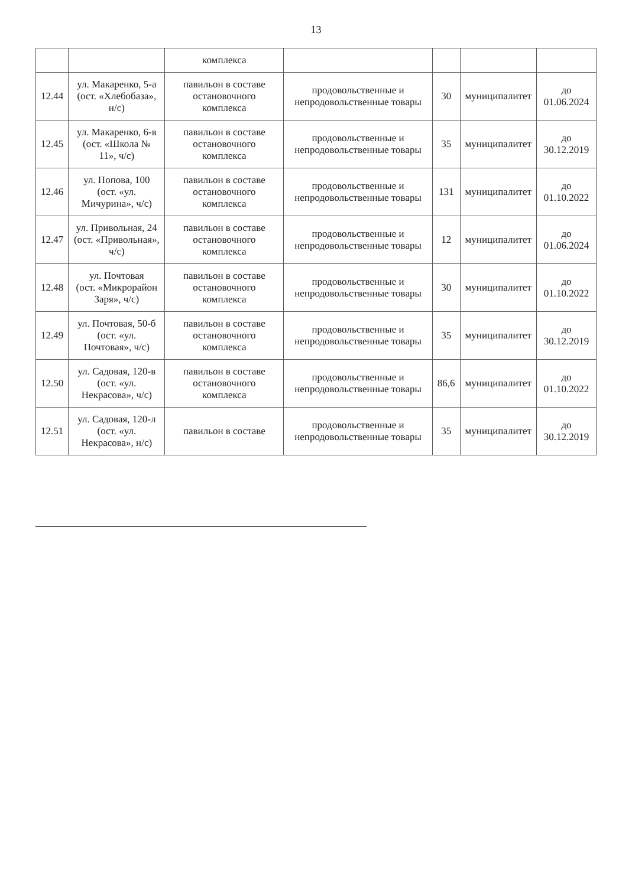13
| | | комплекса | | | | |
| 12.44 | ул. Макаренко, 5-а (ост. «Хлебобаза», н/с) | павильон в составе остановочного комплекса | продовольственные и непродовольственные товары | 30 | муниципалитет | до 01.06.2024 |
| 12.45 | ул. Макаренко, 6-в (ост. «Школа № 11», ч/с) | павильон в составе остановочного комплекса | продовольственные и непродовольственные товары | 35 | муниципалитет | до 30.12.2019 |
| 12.46 | ул. Попова, 100 (ост. «ул. Мичурина», ч/с) | павильон в составе остановочного комплекса | продовольственные и непродовольственные товары | 131 | муниципалитет | до 01.10.2022 |
| 12.47 | ул. Привольная, 24 (ост. «Привольная», ч/с) | павильон в составе остановочного комплекса | продовольственные и непродовольственные товары | 12 | муниципалитет | до 01.06.2024 |
| 12.48 | ул. Почтовая (ост. «Микрорайон Заря», ч/с) | павильон в составе остановочного комплекса | продовольственные и непродовольственные товары | 30 | муниципалитет | до 01.10.2022 |
| 12.49 | ул. Почтовая, 50-б (ост. «ул. Почтовая», ч/с) | павильон в составе остановочного комплекса | продовольственные и непродовольственные товары | 35 | муниципалитет | до 30.12.2019 |
| 12.50 | ул. Садовая, 120-в (ост. «ул. Некрасова», ч/с) | павильон в составе остановочного комплекса | продовольственные и непродовольственные товары | 86,6 | муниципалитет | до 01.10.2022 |
| 12.51 | ул. Садовая, 120-л (ост. «ул. Некрасова», н/с) | павильон в составе | продовольственные и непродовольственные товары | 35 | муниципалитет | до 30.12.2019 |